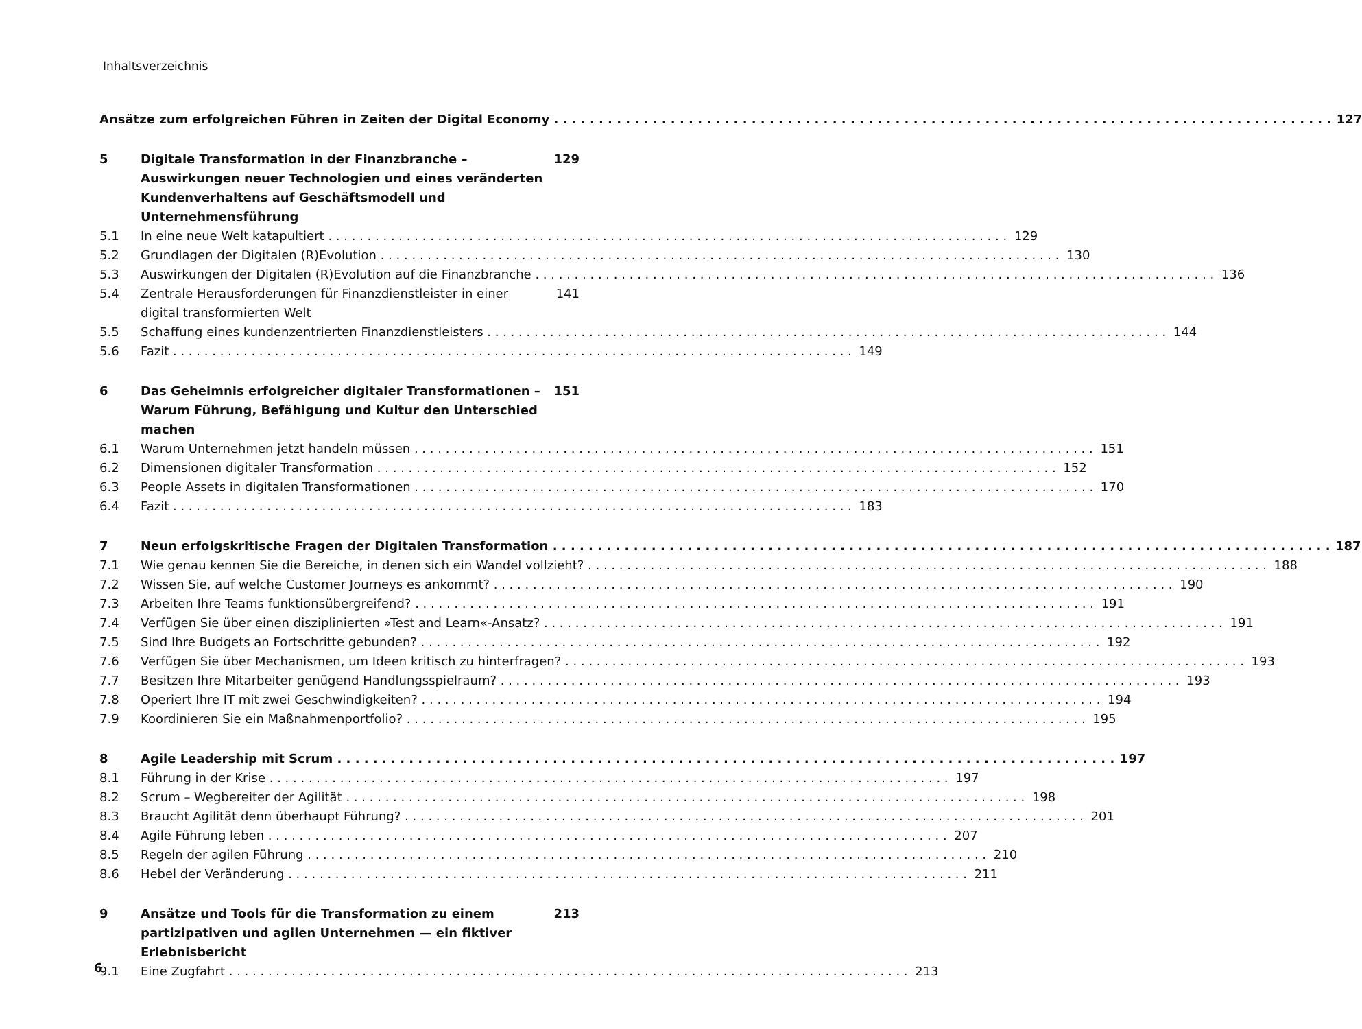Inhaltsverzeichnis
Ansätze zum erfolgreichen Führen in Zeiten der Digital Economy
127
5 Digitale Transformation in der Finanzbranche – Auswirkungen neuer Technologien und eines veränderten Kundenverhaltens auf Geschäftsmodell und Unternehmensführung
129
5.1 In eine neue Welt katapultiert 129
5.2 Grundlagen der Digitalen (R)Evolution
130
5.3 Auswirkungen der Digitalen (R)Evolution auf die Finanzbranche
136
5.4 Zentrale Herausforderungen für Finanzdienstleister in einer digital transformierten Welt
141
5.5 Schaffung eines kundenzentrierten Finanzdienstleisters
144
5.6 Fazit 149
6 Das Geheimnis erfolgreicher digitaler Transformationen – Warum Führung, Befähigung und Kultur den Unterschied machen
151
6.1 Warum Unternehmen jetzt handeln müssen
151
6.2 Dimensionen digitaler Transformation
152
6.3 People Assets in digitalen Transformationen
170
6.4 Fazit 183
7 Neun erfolgskritische Fragen der Digitalen Transformation
187
7.1 Wie genau kennen Sie die Bereiche, in denen sich ein Wandel vollzieht?
188
7.2 Wissen Sie, auf welche Customer Journeys es ankommt?
190
7.3 Arbeiten Ihre Teams funktionsübergreifend?
191
7.4 Verfügen Sie über einen disziplinierten »Test and Learn«-Ansatz?
191
7.5 Sind Ihre Budgets an Fortschritte gebunden?
192
7.6 Verfügen Sie über Mechanismen, um Ideen kritisch zu hinterfragen?
193
7.7 Besitzen Ihre Mitarbeiter genügend Handlungsspielraum?
193
7.8 Operiert Ihre IT mit zwei Geschwindigkeiten?
194
7.9 Koordinieren Sie ein Maßnahmenportfolio?
195
8 Agile Leadership mit Scrum 197
8.1 Führung in der Krise 197
8.2 Scrum – Wegbereiter der Agilität
198
8.3 Braucht Agilität denn überhaupt Führung?
201
8.4 Agile Führung leben 207
8.5 Regeln der agilen Führung 210
8.6 Hebel der Veränderung 211
9 Ansätze und Tools für die Transformation zu einem partizipativen und agilen Unternehmen — ein fiktiver Erlebnisbericht
213
9.1 Eine Zugfahrt 213
6